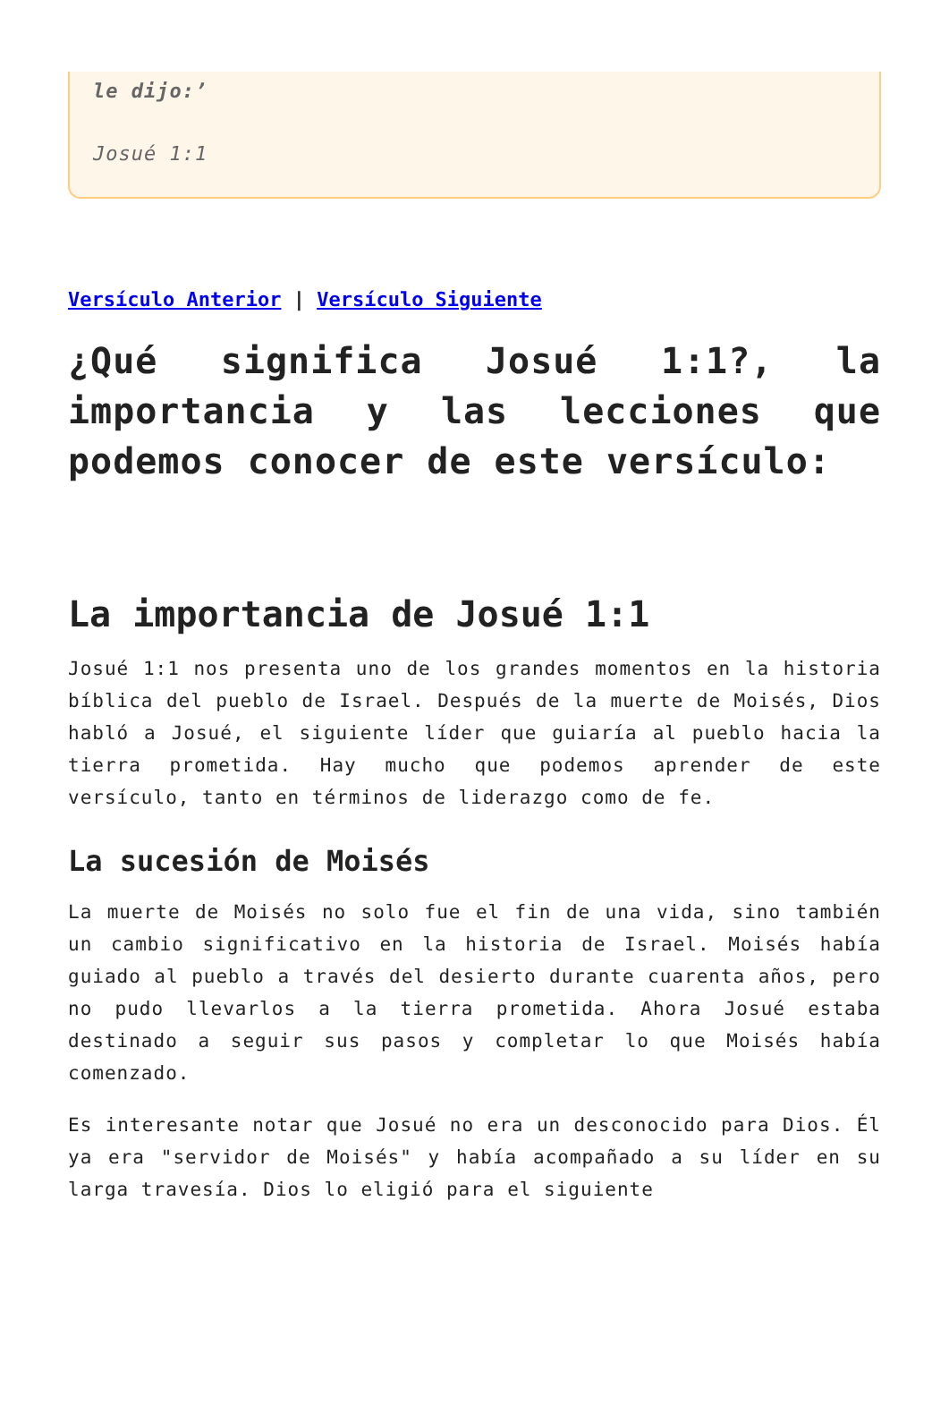le dijo:’
Josué 1:1
Versículo Anterior | Versículo Siguiente
¿Qué significa Josué 1:1?, la importancia y las lecciones que podemos conocer de este versículo:
La importancia de Josué 1:1
Josué 1:1 nos presenta uno de los grandes momentos en la historia bíblica del pueblo de Israel. Después de la muerte de Moisés, Dios habló a Josué, el siguiente líder que guiaría al pueblo hacia la tierra prometida. Hay mucho que podemos aprender de este versículo, tanto en términos de liderazgo como de fe.
La sucesión de Moisés
La muerte de Moisés no solo fue el fin de una vida, sino también un cambio significativo en la historia de Israel. Moisés había guiado al pueblo a través del desierto durante cuarenta años, pero no pudo llevarlos a la tierra prometida. Ahora Josué estaba destinado a seguir sus pasos y completar lo que Moisés había comenzado.
Es interesante notar que Josué no era un desconocido para Dios. Él ya era "servidor de Moisés" y había acompañado a su líder en su larga travesía. Dios lo eligió para el siguiente